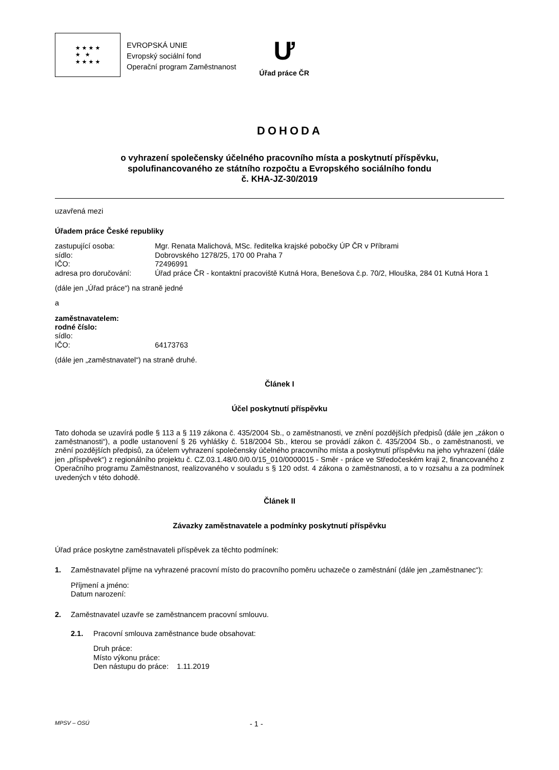★ ★ ★ ★
★ ★
★ ★ ★ ★
EVROPSKÁ UNIE
Evropský sociální fond
Operační program Zaměstnanost
Ư
Úřad práce ČR
DOHODA
o vyhrazení společensky účelného pracovního místa a poskytnutí příspěvku,
spolufinancovaného ze státního rozpočtu a Evropského sociálního fondu
č. KHA-JZ-30/2019
uzavřená mezi
Úřadem práce České republiky
zastupující osoba: Mgr. Renata Malichová, MSc. ředitelka krajské pobočky ÚP ČR v Příbrami
sídlo: Dobrovského 1278/25, 170 00 Praha 7
IČO: 72496991
adresa pro doručování: Úřad práce ČR - kontaktní pracoviště Kutná Hora, Benešova č.p. 70/2, Hlouška, 284 01 Kutná Hora 1
(dále jen „Úřad práce“) na straně jedné
a
zaměstnavatelem:
rodné číslo:
sídlo:
IČO: 64173763
(dále jen „zaměstnavatel“) na straně druhé.
Článek I
Účel poskytnutí příspěvku
Tato dohoda se uzavírá podle § 113 a § 119 zákona č. 435/2004 Sb., o zaměstnanosti, ve znění pozdějších předpisů (dále jen „zákon o zaměstnanosti“), a podle ustanovení § 26 vyhlášky č. 518/2004 Sb., kterou se provádí zákon č. 435/2004 Sb., o zaměstnanosti, ve znění pozdějších předpisů, za účelem vyhrazení společensky účelného pracovního místa a poskytnutí příspěvku na jeho vyhrazení (dále jen „příspěvek“) z regionálního projektu č. CZ.03.1.48/0.0/0.0/15_010/0000015 - Směr - práce ve Středočeském kraji 2, financovaného z Operačního programu Zaměstnanost, realizovaného v souladu s § 120 odst. 4 zákona o zaměstnanosti, a to v rozsahu a za podmínek uvedených v této dohodě.
Článek II
Závazky zaměstnavatele a podmínky poskytnutí příspěvku
Úřad práce poskytne zaměstnavateli příspěvek za těchto podmínek:
1. Zaměstnavatel přijme na vyhrazené pracovní místo do pracovního poměru uchazeče o zaměstnání (dále jen „zaměstnanec“):
Příjmení a jméno:
Datum narození:
2. Zaměstnavatel uzavře se zaměstnancem pracovní smlouvu.
2.1. Pracovní smlouva zaměstnance bude obsahovat:
Druh práce:
Místo výkonu práce:
Den nástupu do práce: 1.11.2019
MPSV – OSÚ - 1 -